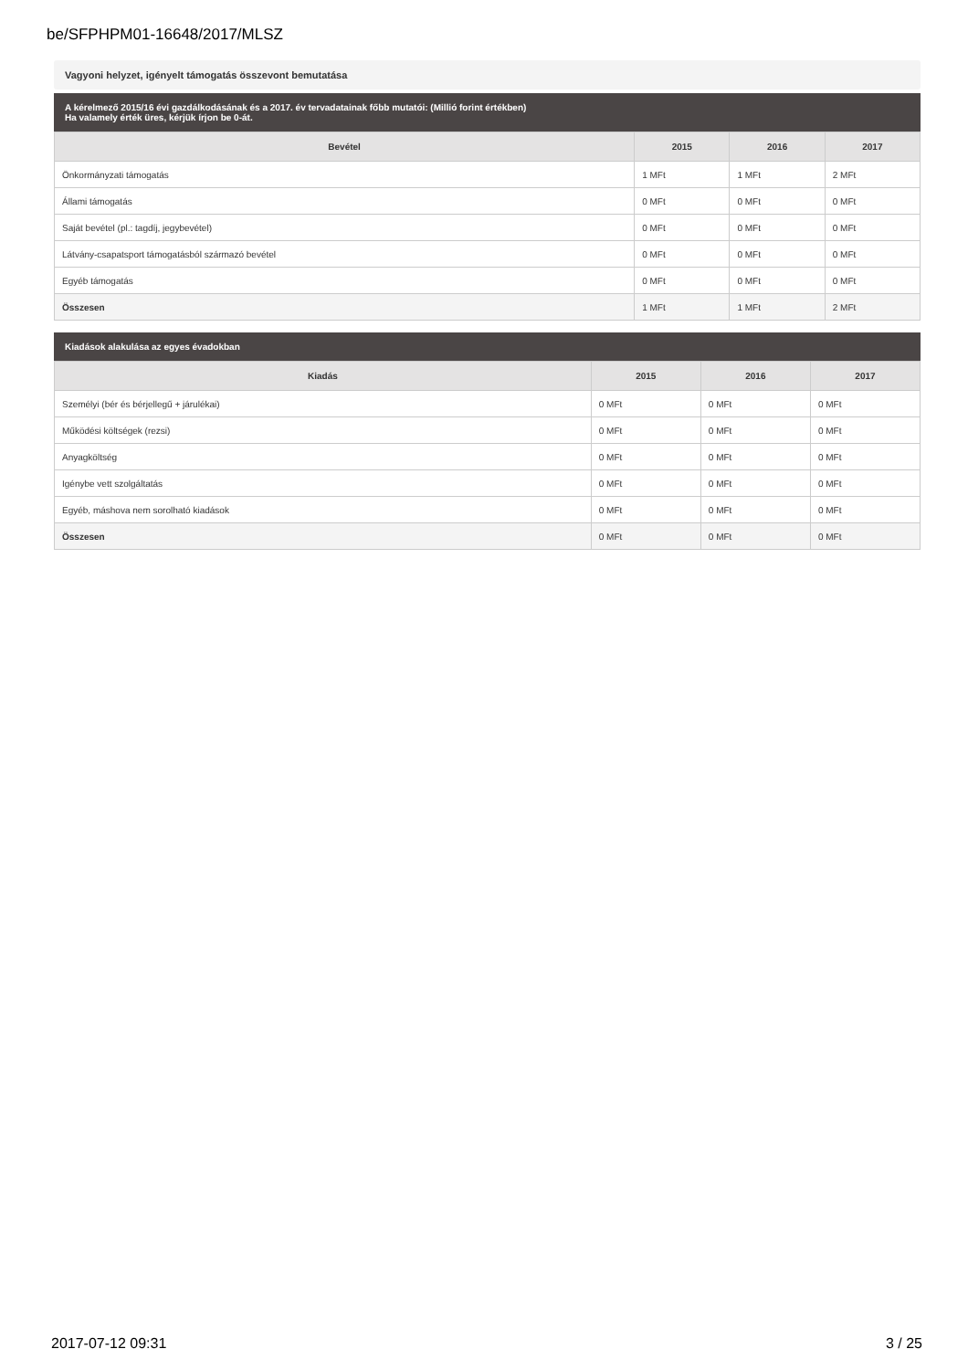be/SFPHPM01-16648/2017/MLSZ
Vagyoni helyzet, igényelt támogatás összevont bemutatása
A kérelmező 2015/16 évi gazdálkodásának és a 2017. év tervadatainak főbb mutatói: (Millió forint értékben)
Ha valamely érték üres, kérjük írjon be 0-át.
| Bevétel | 2015 | 2016 | 2017 |
| --- | --- | --- | --- |
| Önkormányzati támogatás | 1 MFt | 1 MFt | 2 MFt |
| Állami támogatás | 0 MFt | 0 MFt | 0 MFt |
| Saját bevétel (pl.: tagdíj, jegybevétel) | 0 MFt | 0 MFt | 0 MFt |
| Látvány-csapatsport támogatásból származó bevétel | 0 MFt | 0 MFt | 0 MFt |
| Egyéb támogatás | 0 MFt | 0 MFt | 0 MFt |
| Összesen | 1 MFt | 1 MFt | 2 MFt |
Kiadások alakulása az egyes évadokban
| Kiadás | 2015 | 2016 | 2017 |
| --- | --- | --- | --- |
| Személyi (bér és bérjellegű + járulékai) | 0 MFt | 0 MFt | 0 MFt |
| Működési költségek (rezsi) | 0 MFt | 0 MFt | 0 MFt |
| Anyagköltség | 0 MFt | 0 MFt | 0 MFt |
| Igénybe vett szolgáltatás | 0 MFt | 0 MFt | 0 MFt |
| Egyéb, máshova nem sorolható kiadások | 0 MFt | 0 MFt | 0 MFt |
| Összesen | 0 MFt | 0 MFt | 0 MFt |
2017-07-12 09:31 3 / 25